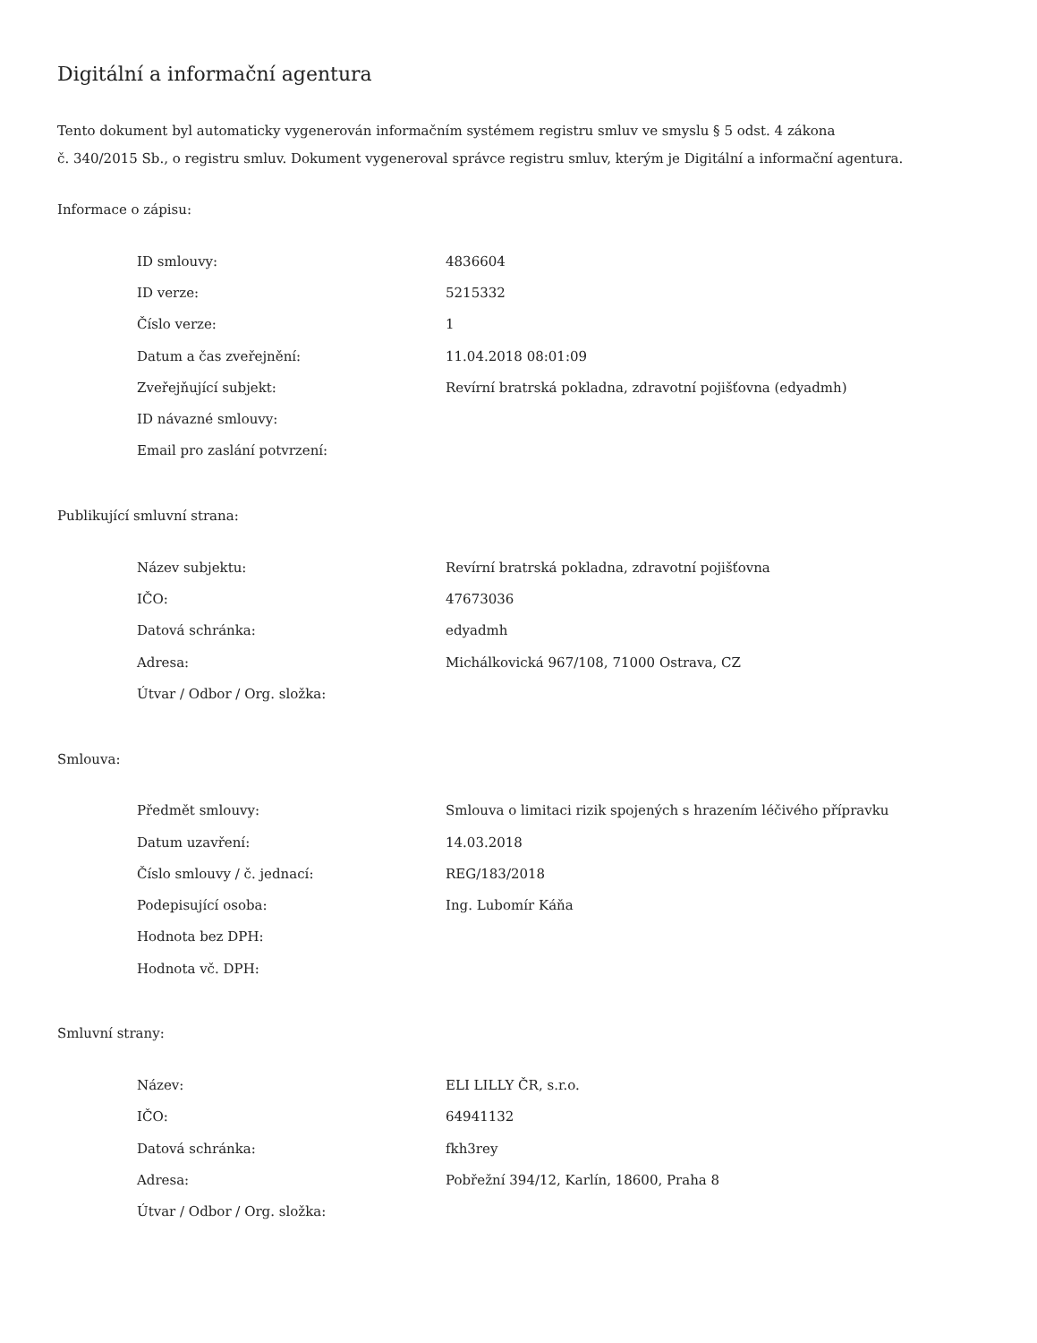Digitální a informační agentura
Tento dokument byl automaticky vygenerován informačním systémem registru smluv ve smyslu § 5 odst. 4 zákona
č. 340/2015 Sb., o registru smluv. Dokument vygeneroval správce registru smluv, kterým je Digitální a informační agentura.
Informace o zápisu:
| ID smlouvy: | 4836604 |
| ID verze: | 5215332 |
| Číslo verze: | 1 |
| Datum a čas zveřejnění: | 11.04.2018 08:01:09 |
| Zveřejňující subjekt: | Revírní bratrská pokladna, zdravotní pojišťovna (edyadmh) |
| ID návazné smlouvy: | |
| Email pro zaslání potvrzení: | |
Publikující smluvní strana:
| Název subjektu: | Revírní bratrská pokladna, zdravotní pojišťovna |
| IČO: | 47673036 |
| Datová schránka: | edyadmh |
| Adresa: | Michálkovická 967/108, 71000 Ostrava, CZ |
| Útvar / Odbor / Org. složka: | |
Smlouva:
| Předmět smlouvy: | Smlouva o limitaci rizik spojených s hrazením léčivého přípravku |
| Datum uzavření: | 14.03.2018 |
| Číslo smlouvy / č. jednací: | REG/183/2018 |
| Podepisující osoba: | Ing. Lubomír Káňa |
| Hodnota bez DPH: | |
| Hodnota vč. DPH: | |
Smluvní strany:
| Název: | ELI LILLY ČR, s.r.o. |
| IČO: | 64941132 |
| Datová schránka: | fkh3rey |
| Adresa: | Pobřežní 394/12, Karlín, 18600, Praha 8 |
| Útvar / Odbor / Org. složka: | |